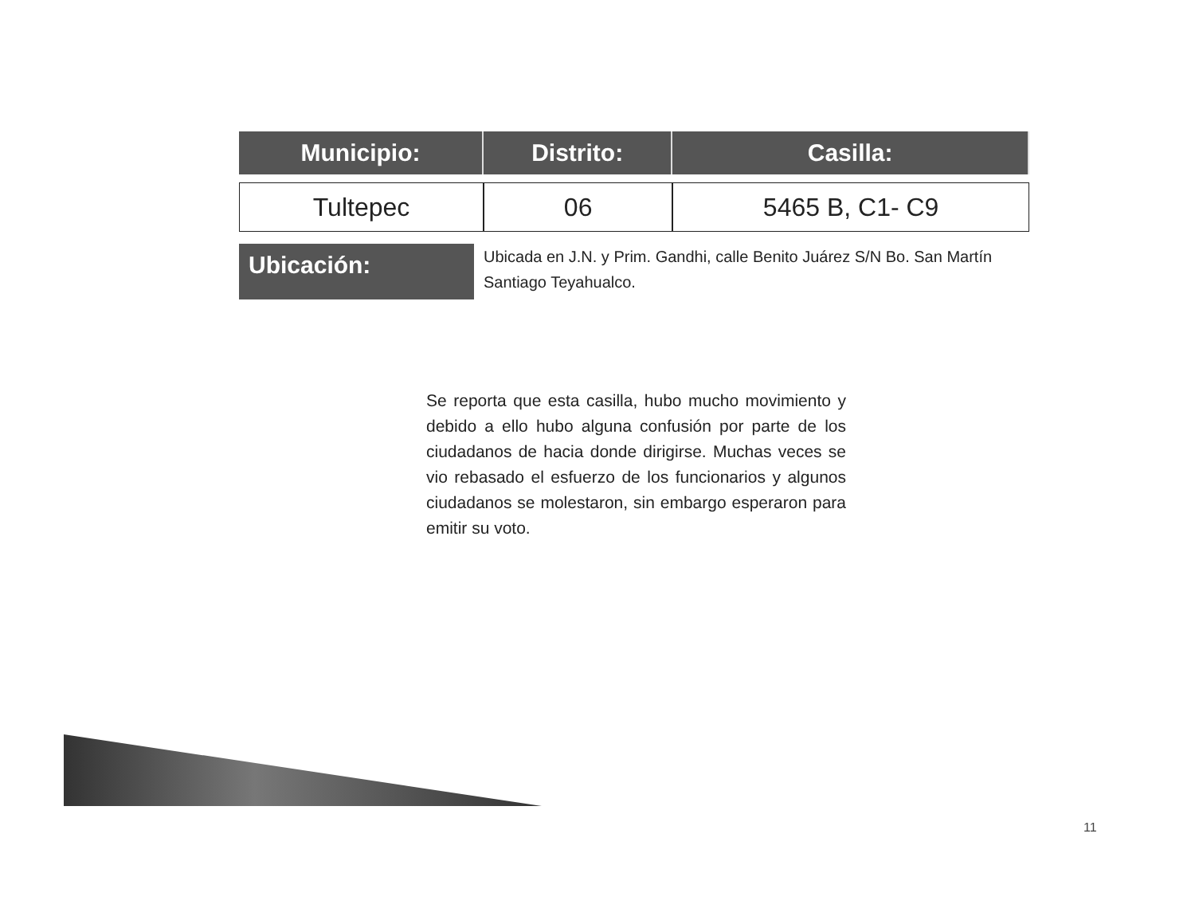| Municipio: | Distrito: | Casilla: |
| --- | --- | --- |
| Tultepec | 06 | 5465 B, C1- C9 |
Ubicación:
Ubicada en J.N. y Prim. Gandhi, calle Benito Juárez S/N Bo. San Martín Santiago Teyahualco.
Se reporta que esta casilla, hubo mucho movimiento y debido a ello hubo alguna confusión por parte de los ciudadanos de hacia donde dirigirse. Muchas veces se vio rebasado el esfuerzo de los funcionarios y algunos ciudadanos se molestaron, sin embargo esperaron para emitir su voto.
11